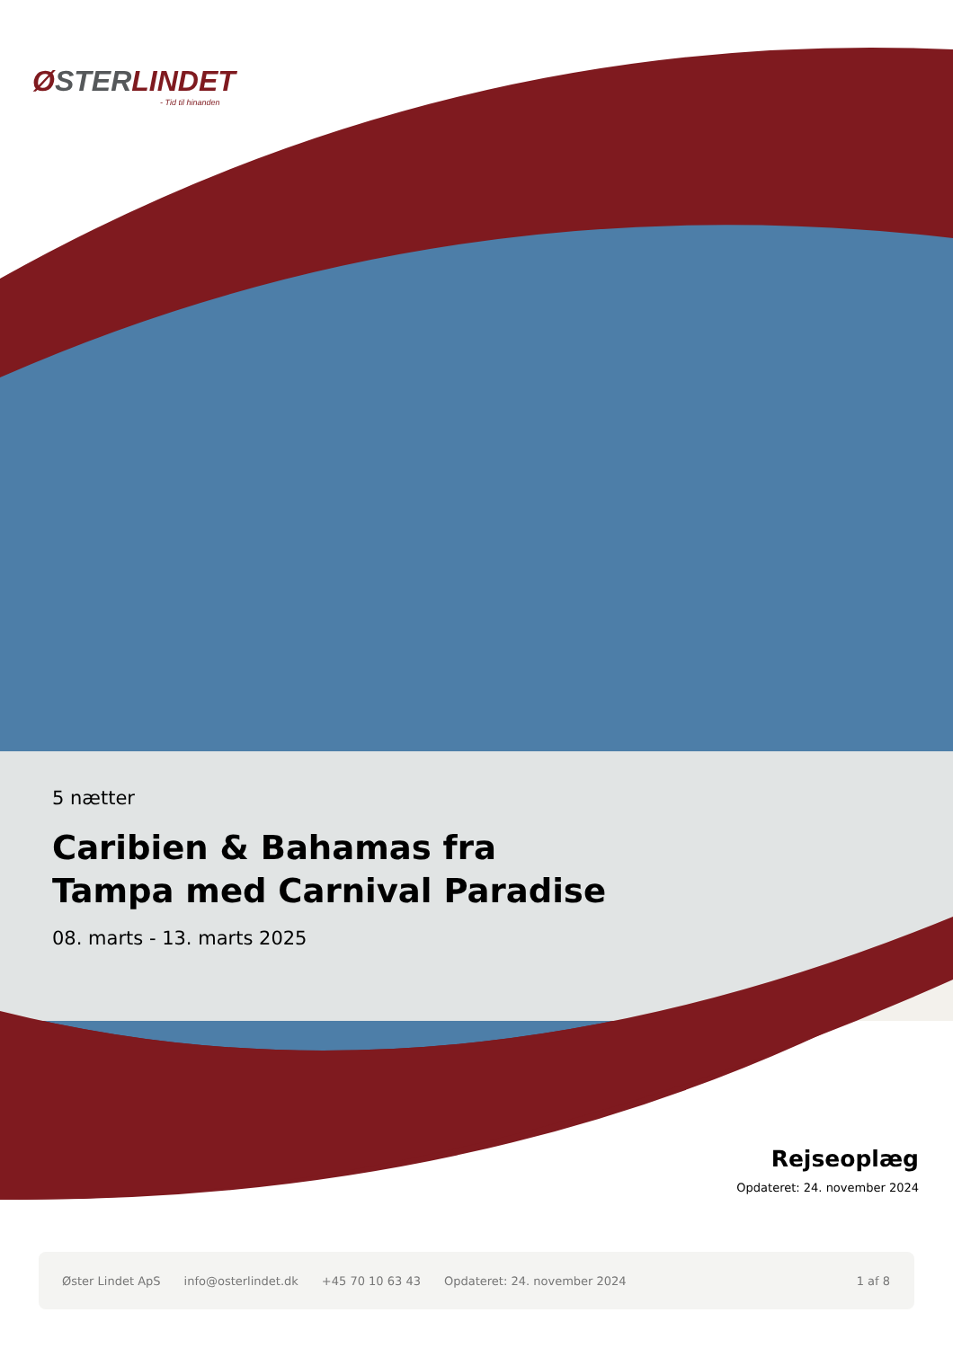ØSTERLINDET
- Tid til hinanden
5 nætter
Caribien & Bahamas fra Tampa med Carnival Paradise
08. marts - 13. marts 2025
Rejseoplæg
Opdateret: 24. november 2024
Øster Lindet ApS info@osterlindet.dk +45 70 10 63 43 Opdateret: 24. november 2024 1 af 8